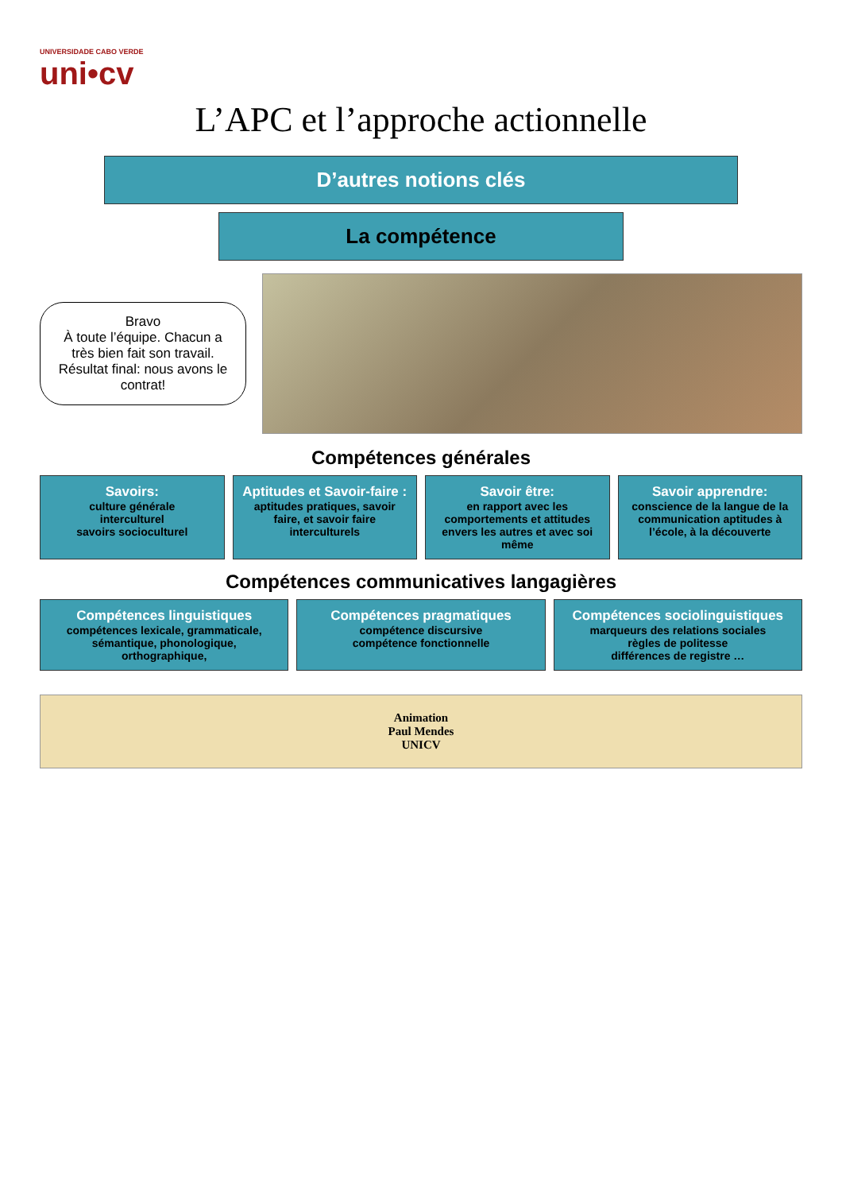UNIVERSIDADE CABO VERDE
uni•cv
L’APC et l’approche actionnelle
D’autres notions clés
La compétence
Bravo
À toute l’équipe. Chacun a très bien fait son travail. Résultat final: nous avons le contrat!
Compétences générales
Savoirs:
culture générale
interculturel
savoirs socioculturel
Aptitudes et Savoir-faire :
aptitudes pratiques, savoir faire, et savoir faire interculturels
Savoir être:
en rapport avec les comportements et attitudes envers les autres et avec soi même
Savoir apprendre:
conscience de la langue de la communication aptitudes à l’école, à la découverte
Compétences communicatives langagières
Compétences linguistiques
compétences lexicale, grammaticale, sémantique, phonologique, orthographique,
Compétences pragmatiques
compétence discursive
compétence fonctionnelle
Compétences sociolinguistiques
marqueurs des relations sociales
règles de politesse
différences de registre …
Animation
Paul Mendes
UNICV